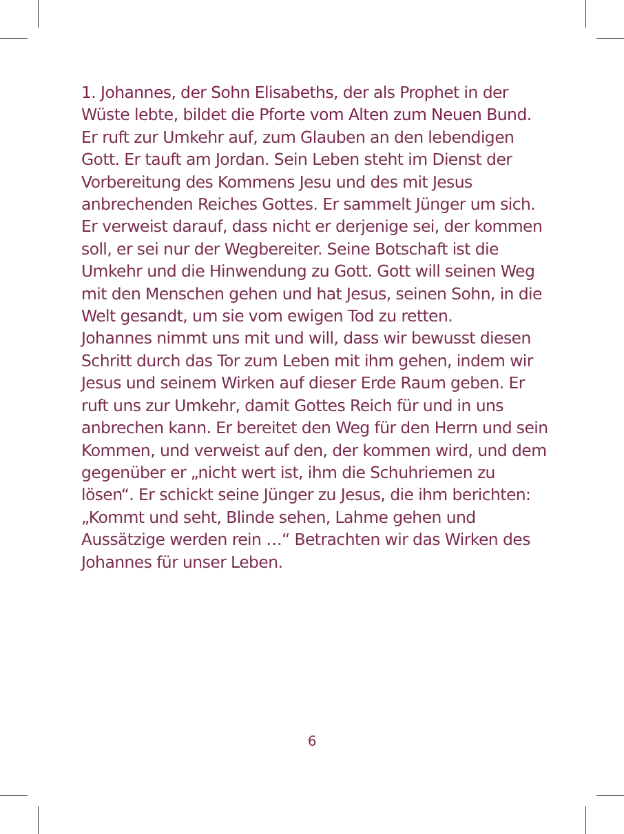1. Johannes, der Sohn Elisabeths, der als Prophet in der Wüste lebte, bildet die Pforte vom Alten zum Neuen Bund. Er ruft zur Umkehr auf, zum Glauben an den lebendigen Gott. Er tauft am Jordan. Sein Leben steht im Dienst der Vorbereitung des Kommens Jesu und des mit Jesus anbrechenden Reiches Gottes. Er sammelt Jünger um sich. Er verweist darauf, dass nicht er derjenige sei, der kommen soll, er sei nur der Wegbereiter. Seine Botschaft ist die Umkehr und die Hinwendung zu Gott. Gott will seinen Weg mit den Menschen gehen und hat Jesus, seinen Sohn, in die Welt gesandt, um sie vom ewigen Tod zu retten.
Johannes nimmt uns mit und will, dass wir bewusst diesen Schritt durch das Tor zum Leben mit ihm gehen, indem wir Jesus und seinem Wirken auf dieser Erde Raum geben. Er ruft uns zur Umkehr, damit Gottes Reich für und in uns anbrechen kann. Er bereitet den Weg für den Herrn und sein Kommen, und verweist auf den, der kommen wird, und dem gegenüber er „nicht wert ist, ihm die Schuhriemen zu lösen“. Er schickt seine Jünger zu Jesus, die ihm berichten: „Kommt und seht, Blinde sehen, Lahme gehen und Aussätzige werden rein …“ Betrachten wir das Wirken des Johannes für unser Leben.
6